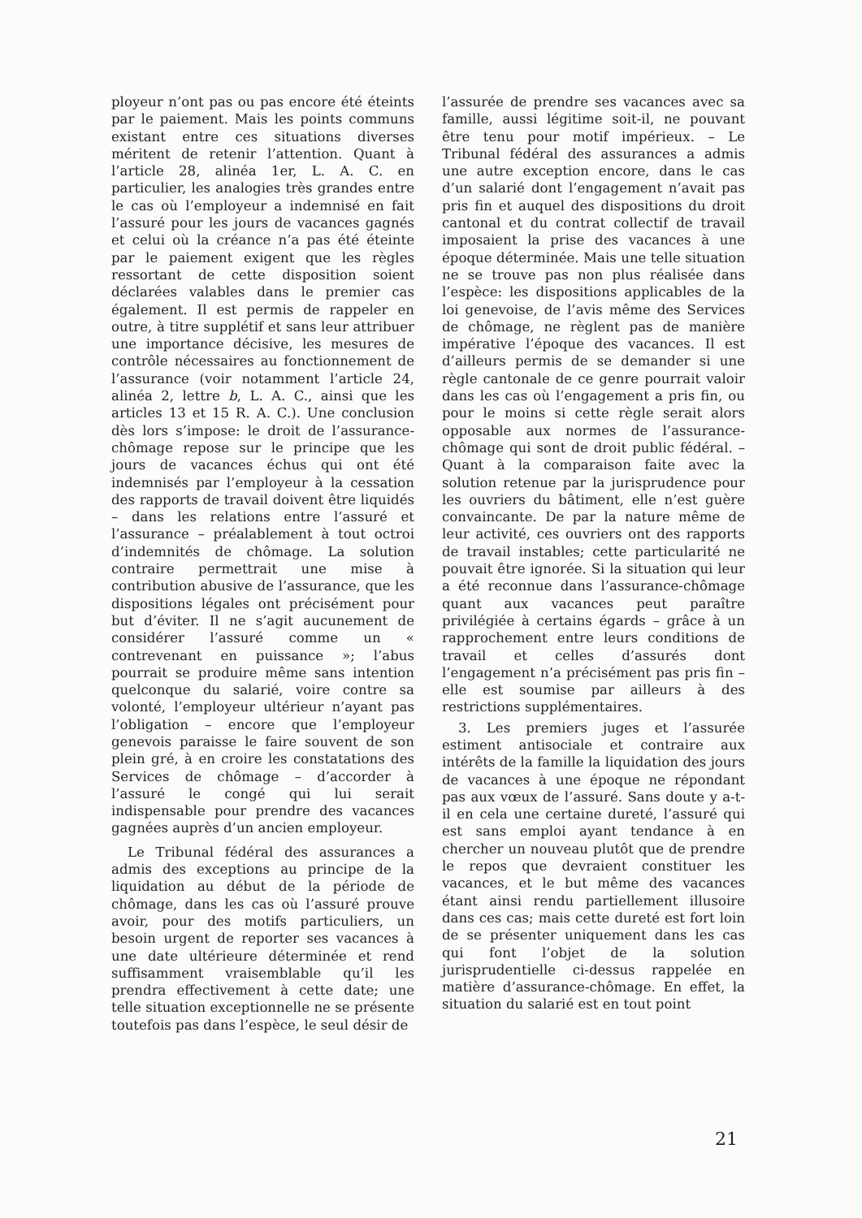ployeur n’ont pas ou pas encore été éteints par le paiement. Mais les points communs existant entre ces situations diverses méritent de retenir l’attention. Quant à l’article 28, alinéa 1er, L. A. C. en particulier, les analogies très grandes entre le cas où l’employeur a indemnisé en fait l’assuré pour les jours de vacances gagnés et celui où la créance n’a pas été éteinte par le paiement exigent que les règles ressortant de cette disposition soient déclarées valables dans le premier cas également. Il est permis de rappeler en outre, à titre supplétif et sans leur attribuer une importance décisive, les mesures de contrôle nécessaires au fonctionnement de l’assurance (voir notamment l’article 24, alinéa 2, lettre b, L. A. C., ainsi que les articles 13 et 15 R. A. C.). Une conclusion dès lors s’impose: le droit de l’assurance-chômage repose sur le principe que les jours de vacances échus qui ont été indemnisés par l’employeur à la cessation des rapports de travail doivent être liquidés – dans les relations entre l’assuré et l’assurance – préalablement à tout octroi d’indemnités de chômage. La solution contraire permettrait une mise à contribution abusive de l’assurance, que les dispositions légales ont précisément pour but d’éviter. Il ne s’agit aucunement de considérer l’assuré comme un « contrevenant en puissance »; l’abus pourrait se produire même sans intention quelconque du salarié, voire contre sa volonté, l’employeur ultérieur n’ayant pas l’obligation – encore que l’employeur genevois paraisse le faire souvent de son plein gré, à en croire les constatations des Services de chômage – d’accorder à l’assuré le congé qui lui serait indispensable pour prendre des vacances gagnées auprès d’un ancien employeur.
Le Tribunal fédéral des assurances a admis des exceptions au principe de la liquidation au début de la période de chômage, dans les cas où l’assuré prouve avoir, pour des motifs particuliers, un besoin urgent de reporter ses vacances à une date ultérieure déterminée et rend suffisamment vraisemblable qu’il les prendra effectivement à cette date; une telle situation exceptionnelle ne se présente toutefois pas dans l’espèce, le seul désir de
l’assurée de prendre ses vacances avec sa famille, aussi légitime soit-il, ne pouvant être tenu pour motif impérieux. – Le Tribunal fédéral des assurances a admis une autre exception encore, dans le cas d’un salarié dont l’engagement n’avait pas pris fin et auquel des dispositions du droit cantonal et du contrat collectif de travail imposaient la prise des vacances à une époque déterminée. Mais une telle situation ne se trouve pas non plus réalisée dans l’espèce: les dispositions applicables de la loi genevoise, de l’avis même des Services de chômage, ne règlent pas de manière impérative l’époque des vacances. Il est d’ailleurs permis de se demander si une règle cantonale de ce genre pourrait valoir dans les cas où l’engagement a pris fin, ou pour le moins si cette règle serait alors opposable aux normes de l’assurance-chômage qui sont de droit public fédéral. – Quant à la comparaison faite avec la solution retenue par la jurisprudence pour les ouvriers du bâtiment, elle n’est guère convaincante. De par la nature même de leur activité, ces ouvriers ont des rapports de travail instables; cette particularité ne pouvait être ignorée. Si la situation qui leur a été reconnue dans l’assurance-chômage quant aux vacances peut paraître privilégiée à certains égards – grâce à un rapprochement entre leurs conditions de travail et celles d’assurés dont l’engagement n’a précisément pas pris fin – elle est soumise par ailleurs à des restrictions supplémentaires.
3. Les premiers juges et l’assurée estiment antisociale et contraire aux intérêts de la famille la liquidation des jours de vacances à une époque ne répondant pas aux vœux de l’assuré. Sans doute y a-t-il en cela une certaine dureté, l’assuré qui est sans emploi ayant tendance à en chercher un nouveau plutôt que de prendre le repos que devraient constituer les vacances, et le but même des vacances étant ainsi rendu partiellement illusoire dans ces cas; mais cette dureté est fort loin de se présenter uniquement dans les cas qui font l’objet de la solution jurisprudentielle ci-dessus rappelée en matière d’assurance-chômage. En effet, la situation du salarié est en tout point
21